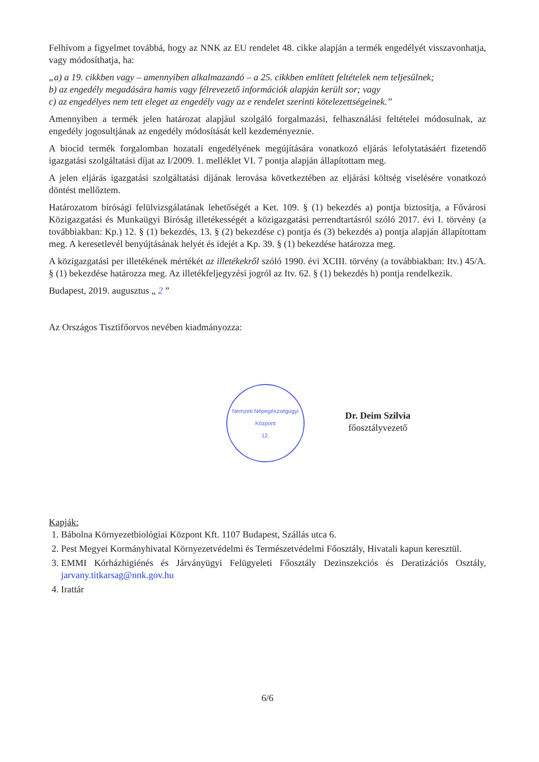Felhívom a figyelmet továbbá, hogy az NNK az EU rendelet 48. cikke alapján a termék engedélyét visszavonhatja, vagy módosíthatja, ha:
„a) a 19. cikkben vagy – amennyiben alkalmazandó – a 25. cikkben említett feltételek nem teljesülnek;
b) az engedély megadására hamis vagy félrevezető információk alapján került sor; vagy
c) az engedélyes nem tett eleget az engedély vagy az e rendelet szerinti kötelezettségeinek.”
Amennyiben a termék jelen határozat alapjául szolgáló forgalmazási, felhasználási feltételei módosulnak, az engedély jogosultjának az engedély módosítását kell kezdeményeznie.
A biocid termék forgalomban hozatali engedélyének megújítására vonatkozó eljárás lefolytatásáért fizetendő igazgatási szolgáltatási díjat az I/2009. 1. melléklet VI. 7 pontja alapján állapítottam meg.
A jelen eljárás igazgatási szolgáltatási díjának lerovása következtében az eljárási költség viselésére vonatkozó döntést mellőztem.
Határozatom bírósági felülvizsgálatának lehetőségét a Ket. 109. § (1) bekezdés a) pontja biztosítja, a Fővárosi Közigazgatási és Munkaügyi Bíróság illetékességét a közigazgatási perrendtartásról szóló 2017. évi I. törvény (a továbbiakban: Kp.) 12. § (1) bekezdés, 13. § (2) bekezdése c) pontja és (3) bekezdés a) pontja alapján állapítottam meg. A keresetlevél benyújtásának helyét és idejét a Kp. 39. § (1) bekezdése határozza meg.
A közigazgatási per illetékének mértékét az illetékekről szóló 1990. évi XCIII. törvény (a továbbiakban: Itv.) 45/A. § (1) bekezdése határozza meg. Az illetékfeljegyzési jogról az Itv. 62. § (1) bekezdés h) pontja rendelkezik.
Budapest, 2019. augusztus „ 2 ”
Az Országos Tisztifőorvos nevében kiadmányozza:
Nemzeti Népegészségügyi Központ
12.
Dr. Deim Szilvia
főosztályvezető
Kapják:
1. Bábolna Környezetbiológiai Központ Kft. 1107 Budapest, Szállás utca 6.
2. Pest Megyei Kormányhivatal Környezetvédelmi és Természetvédelmi Főosztály, Hivatali kapun keresztül.
3. EMMI Kórházhigiénés és Járványügyi Felügyeleti Főosztály Dezinszekciós és Deratizációs Osztály, jarvany.titkarsag@nnk.gov.hu
4. Irattár
6/6